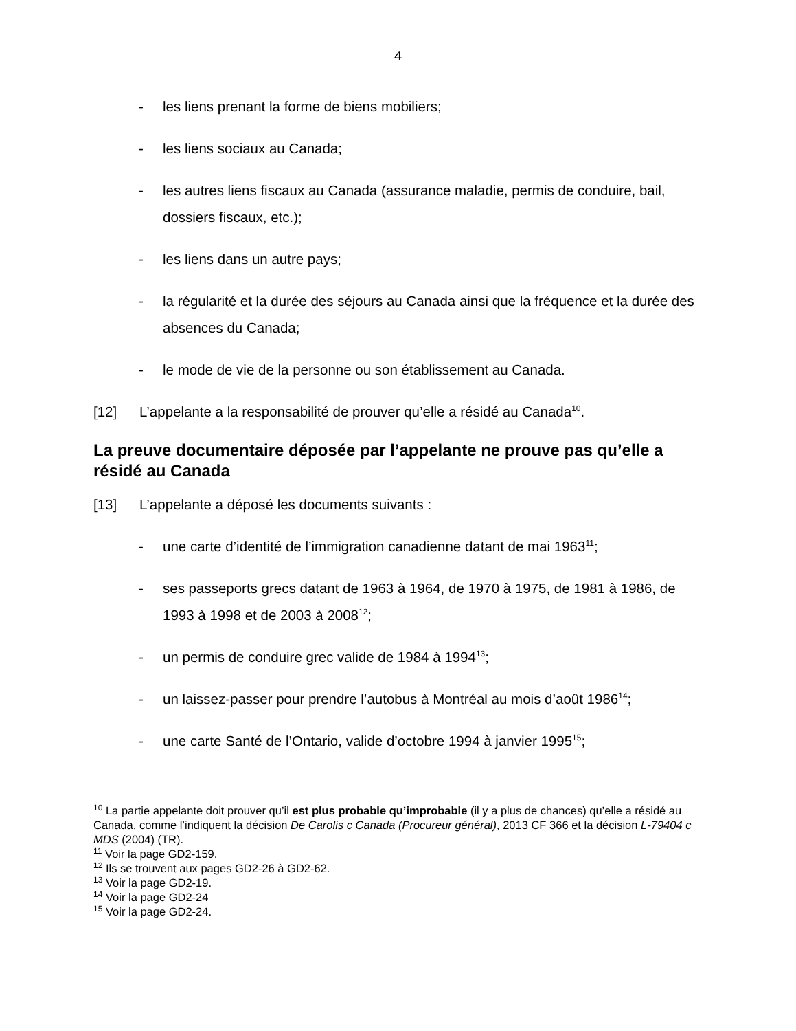4
- les liens prenant la forme de biens mobiliers;
- les liens sociaux au Canada;
- les autres liens fiscaux au Canada (assurance maladie, permis de conduire, bail, dossiers fiscaux, etc.);
- les liens dans un autre pays;
- la régularité et la durée des séjours au Canada ainsi que la fréquence et la durée des absences du Canada;
- le mode de vie de la personne ou son établissement au Canada.
[12] L’appelante a la responsabilité de prouver qu’elle a résidé au Canada<sup>10</sup>.
La preuve documentaire déposée par l’appelante ne prouve pas qu’elle a résidé au Canada
[13] L’appelante a déposé les documents suivants :
- une carte d’identité de l’immigration canadienne datant de mai 1963<sup>11</sup>;
- ses passeports grecs datant de 1963 à 1964, de 1970 à 1975, de 1981 à 1986, de 1993 à 1998 et de 2003 à 2008<sup>12</sup>;
- un permis de conduire grec valide de 1984 à 1994<sup>13</sup>;
- un laissez-passer pour prendre l’autobus à Montréal au mois d’août 1986<sup>14</sup>;
- une carte Santé de l’Ontario, valide d’octobre 1994 à janvier 1995<sup>15</sup>;
<sup>10</sup> La partie appelante doit prouver qu’il est plus probable qu’improbable (il y a plus de chances) qu’elle a résidé au Canada, comme l’indiquent la décision De Carolis c Canada (Procureur général), 2013 CF 366 et la décision L-79404 c MDS (2004) (TR).
<sup>11</sup> Voir la page GD2-159.
<sup>12</sup> Ils se trouvent aux pages GD2-26 à GD2-62.
<sup>13</sup> Voir la page GD2-19.
<sup>14</sup> Voir la page GD2-24
<sup>15</sup> Voir la page GD2-24.